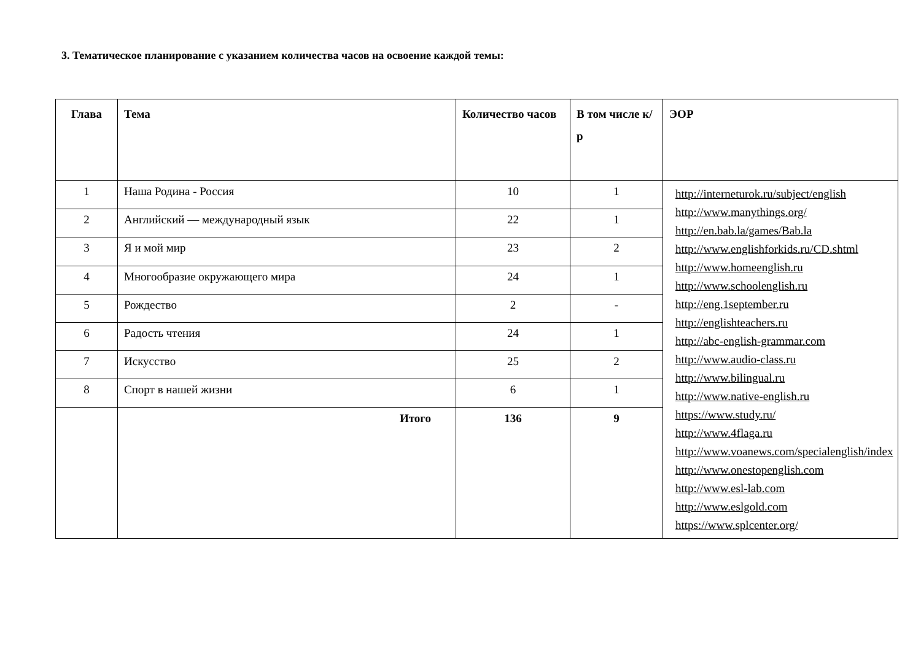3. Тематическое планирование с указанием количества часов на освоение каждой темы:
| Глава | Тема | Количество часов | В том числе к/р | ЭОР |
| --- | --- | --- | --- | --- |
| 1 | Наша Родина - Россия | 10 | 1 | http://interneturok.ru/subject/english http://www.manythings.org/ http://en.bab.la/games/Bab.la http://www.englishforkids.ru/CD.shtml http://www.homeenglish.ru http://www.schoolenglish.ru http://eng.1september.ru http://englishteachers.ru http://abc-english-grammar.com http://www.audio-class.ru http://www.bilingual.ru http://www.native-english.ru https://www.study.ru/ http://www.4flaga.ru http://www.voanews.com/specialenglish/index http://www.onestopenglish.com http://www.esl-lab.com http://www.eslgold.com https://www.splcenter.org/ |
| 2 | Английский — международный язык | 22 | 1 | |
| 3 | Я и мой мир | 23 | 2 | |
| 4 | Многообразие окружающего мира | 24 | 1 | |
| 5 | Рождество | 2 | - | |
| 6 | Радость чтения | 24 | 1 | |
| 7 | Искусство | 25 | 2 | |
| 8 | Спорт в нашей жизни | 6 | 1 | |
| | Итого | 136 | 9 | |